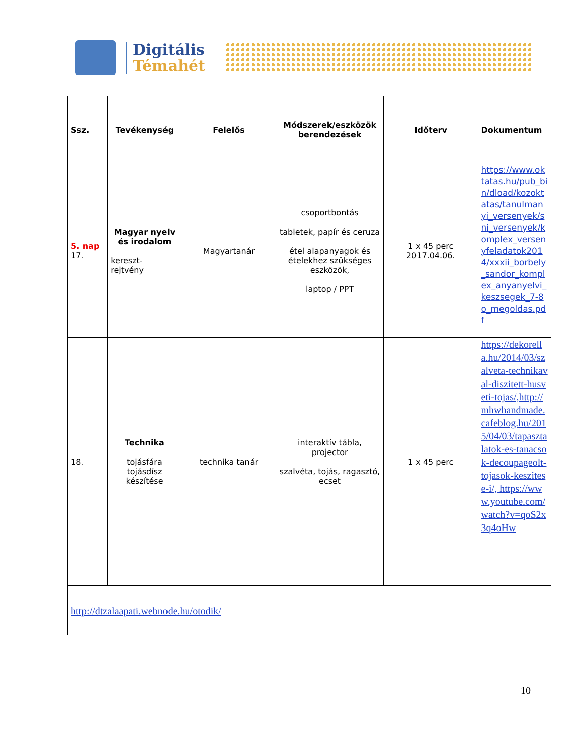Digitális
Témahét
| Ssz. | Tevékenység | Felelős | Módszerek/eszközök berendezések | Időterv | Dokumentum |
| --- | --- | --- | --- | --- | --- |
| 5. nap 17. | Magyar nyelv és irodalom kereszt- rejtvény | Magyartanár | csoportbontás tabletek, papír és ceruza étel alapanyagok és ételekhez szükséges eszközök, laptop / PPT | 1 x 45 perc 2017.04.06. | https://www.oktatas.hu/pub_bin/dload/kozoktatas/tanulmanyi_versenyek/sni_versenyek/komplex_versenyfeladatok2014/xxxii_borbely_sandor_komplex_anyanyelvi_keszsegek_7-8o_megoldas.pdf |
| 18. | Technika tojásfára tojásdísz készítése | technika tanár | interaktív tábla, projector szalvéta, tojás, ragasztó, ecset | 1 x 45 perc | https://dekorella.hu/2014/03/szalveta-technikaval-diszitett-husveti-tojas/,http://mhwhandmade.cafeblog.hu/2015/04/03/tapasztalatok-es-tanacsok-decoupageolt-tojasok-keszitese-i/, https://www.youtube.com/watch?v=qoS2x3q4oHw |
| http://dtzalaapati.webnode.hu/otodik/ | | | | | |
10